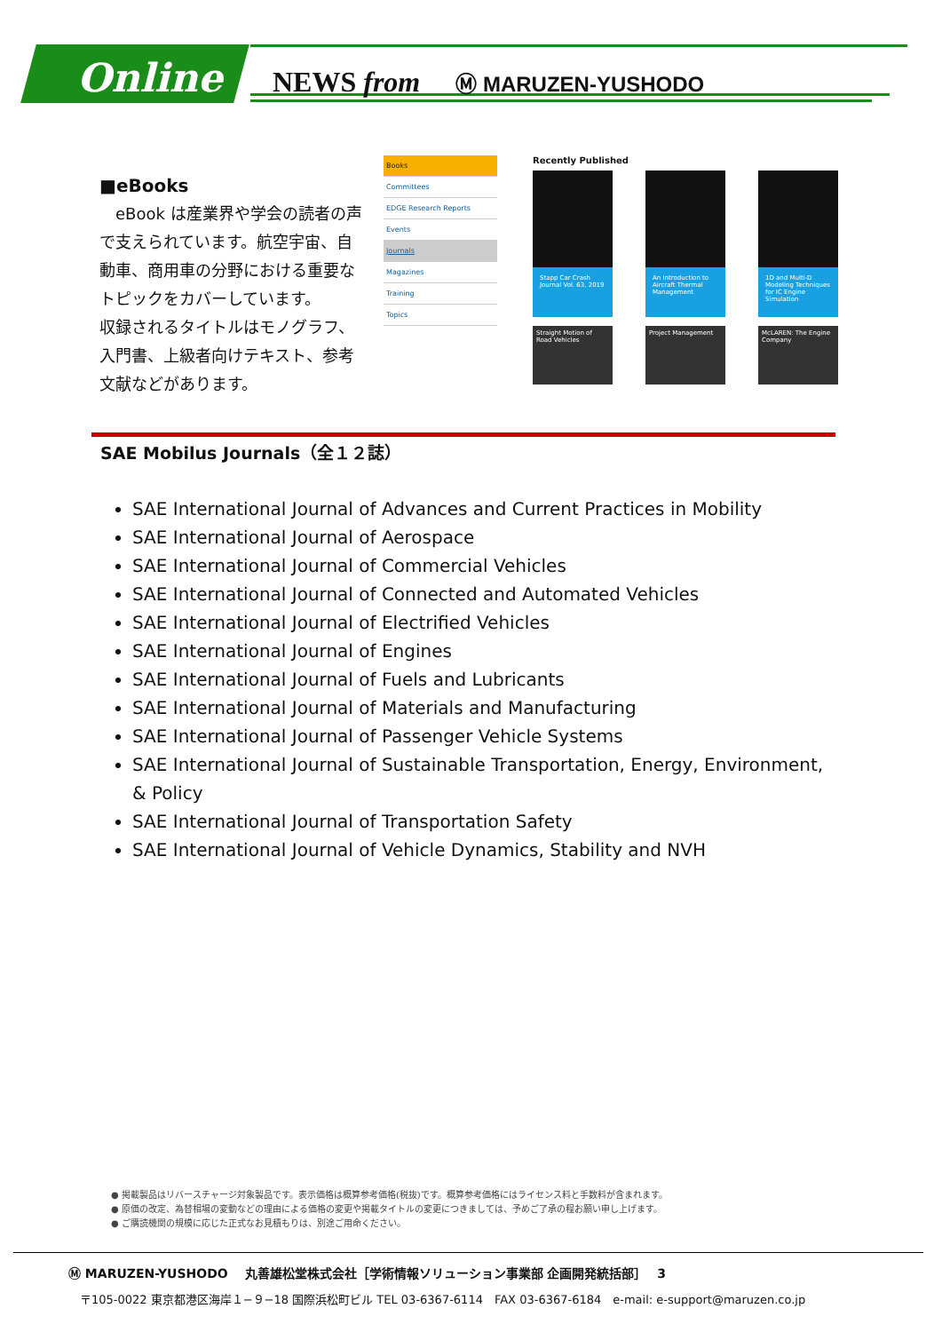Online NEWS from Ⓜ MARUZEN-YUSHODO
■eBooks
　eBook は産業界や学会の読者の声で支えられています。航空宇宙、自動車、商用車の分野における重要なトピックをカバーしています。
収録されるタイトルはモノグラフ、入門書、上級者向けテキスト、参考文献などがあります。
Books
Committees
EDGE Research Reports
Events
Journals
Magazines
Training
Topics
Recently Published
Stapp Car Crash Journal Vol. 63, 2019
An Introduction to Aircraft Thermal Management
1D and Multi-D Modeling Techniques for IC Engine Simulation
Straight Motion of Road Vehicles
Project Management
McLAREN: The Engine Company
SAE Mobilus Journals（全１２誌）
SAE International Journal of Advances and Current Practices in Mobility
SAE International Journal of Aerospace
SAE International Journal of Commercial Vehicles
SAE International Journal of Connected and Automated Vehicles
SAE International Journal of Electrified Vehicles
SAE International Journal of Engines
SAE International Journal of Fuels and Lubricants
SAE International Journal of Materials and Manufacturing
SAE International Journal of Passenger Vehicle Systems
SAE International Journal of Sustainable Transportation, Energy, Environment, & Policy
SAE International Journal of Transportation Safety
SAE International Journal of Vehicle Dynamics, Stability and NVH
● 掲載製品はリバースチャージ対象製品です。表示価格は概算参考価格(税抜)です。概算参考価格にはライセンス料と手数料が含まれます。
● 原価の改定、為替相場の変動などの理由による価格の変更や掲載タイトルの変更につきましては、予めご了承の程お願い申し上げます。
● ご購読機関の規模に応じた正式なお見積もりは、別途ご用命ください。
Ⓜ MARUZEN-YUSHODO　 丸善雄松堂株式会社［学術情報ソリューション事業部 企画開発統括部］　 3
〒105-0022 東京都港区海岸１−９−18 国際浜松町ビル TEL 03-6367-6114　FAX 03-6367-6184　e-mail: e-support@maruzen.co.jp